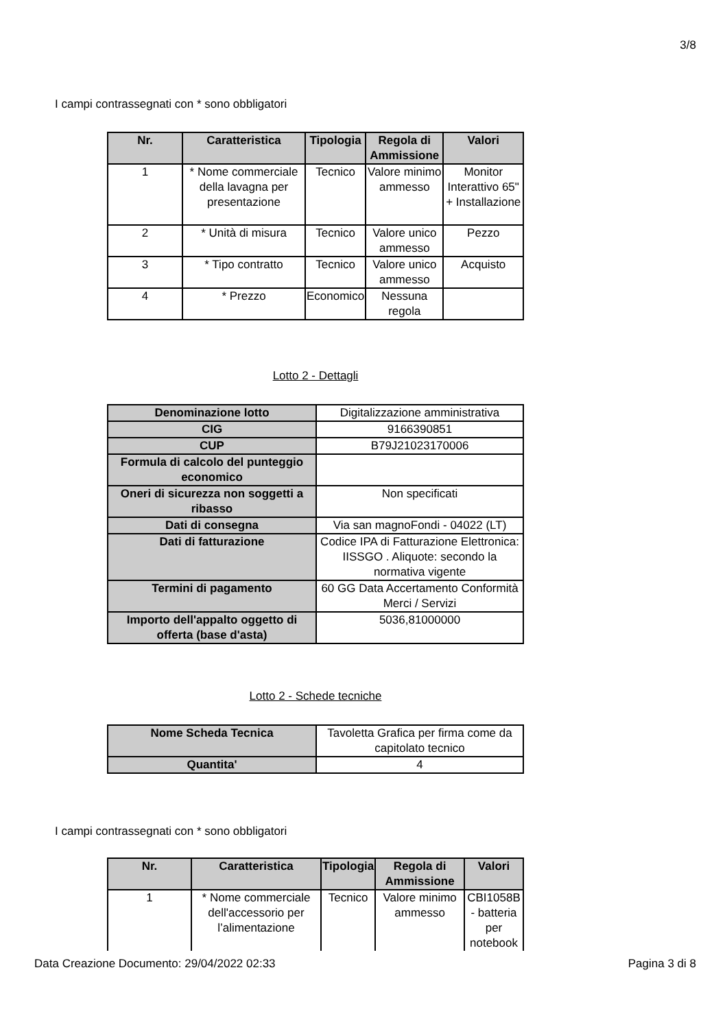3/8
I campi contrassegnati con * sono obbligatori
| Nr. | Caratteristica | Tipologia | Regola di Ammissione | Valori |
| --- | --- | --- | --- | --- |
| 1 | * Nome commerciale della lavagna per presentazione | Tecnico | Valore minimo ammesso | Monitor Interattivo 65" + Installazione |
| 2 | * Unità di misura | Tecnico | Valore unico ammesso | Pezzo |
| 3 | * Tipo contratto | Tecnico | Valore unico ammesso | Acquisto |
| 4 | * Prezzo | Economico | Nessuna regola | |
Lotto 2 - Dettagli
| Denominazione lotto | Digitalizzazione amministrativa |
| CIG | 9166390851 |
| CUP | B79J21023170006 |
| Formula di calcolo del punteggio economico | |
| Oneri di sicurezza non soggetti a ribasso | Non specificati |
| Dati di consegna | Via san magnoFondi - 04022 (LT) |
| Dati di fatturazione | Codice IPA di Fatturazione Elettronica: IISSGO . Aliquote: secondo la normativa vigente |
| Termini di pagamento | 60 GG Data Accertamento Conformità Merci / Servizi |
| Importo dell'appalto oggetto di offerta (base d'asta) | 5036,81000000 |
Lotto 2 - Schede tecniche
| Nome Scheda Tecnica | Tavoletta Grafica per firma come da capitolato tecnico |
| Quantita' | 4 |
I campi contrassegnati con * sono obbligatori
| Nr. | Caratteristica | Tipologia | Regola di Ammissione | Valori |
| --- | --- | --- | --- | --- |
| 1 | * Nome commerciale dell'accessorio per l’alimentazione | Tecnico | Valore minimo ammesso | CBI1058B - batteria per notebook |
Data Creazione Documento: 29/04/2022 02:33 Pagina 3 di 8